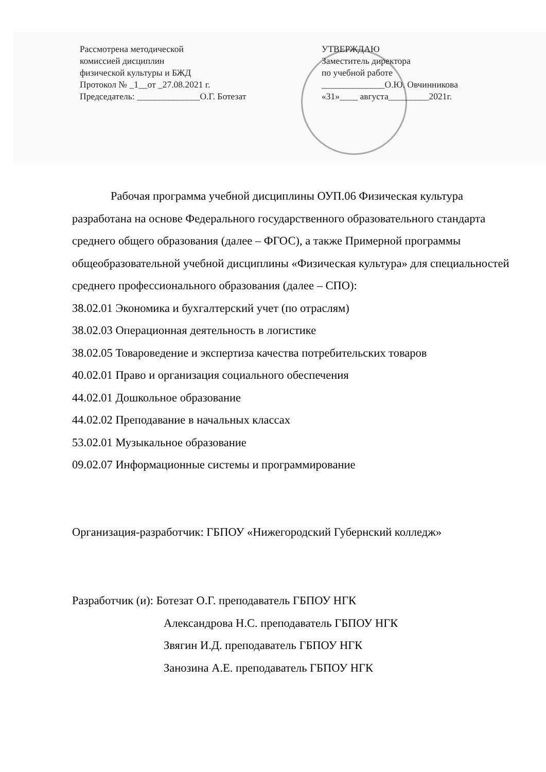Рассмотрена методической
комиссией дисциплин
физической культуры и БЖД
Протокол № _1__от _27.08.2021 г.
Председатель: ______________О.Г. Ботезат
УТВЕРЖДАЮ
Заместитель директора
по учебной работе
______________О.Ю. Овчинникова
«31»____ августа_________2021г.
Рабочая программа учебной дисциплины ОУП.06 Физическая культура разработана на основе Федерального государственного образовательного стандарта среднего общего образования (далее – ФГОС), а также Примерной программы общеобразовательной учебной дисциплины «Физическая культура» для специальностей среднего профессионального образования (далее – СПО):
38.02.01 Экономика и бухгалтерский учет (по отраслям)
38.02.03 Операционная деятельность в логистике
38.02.05 Товароведение и экспертиза качества потребительских товаров
40.02.01 Право и организация социального обеспечения
44.02.01 Дошкольное образование
44.02.02 Преподавание в начальных классах
53.02.01 Музыкальное образование
09.02.07 Информационные системы и программирование
Организация-разработчик: ГБПОУ «Нижегородский Губернский колледж»
Разработчик (и): Ботезат О.Г. преподаватель ГБПОУ НГК
Александрова Н.С. преподаватель ГБПОУ НГК
Звягин И.Д. преподаватель ГБПОУ НГК
Занозина А.Е. преподаватель ГБПОУ НГК